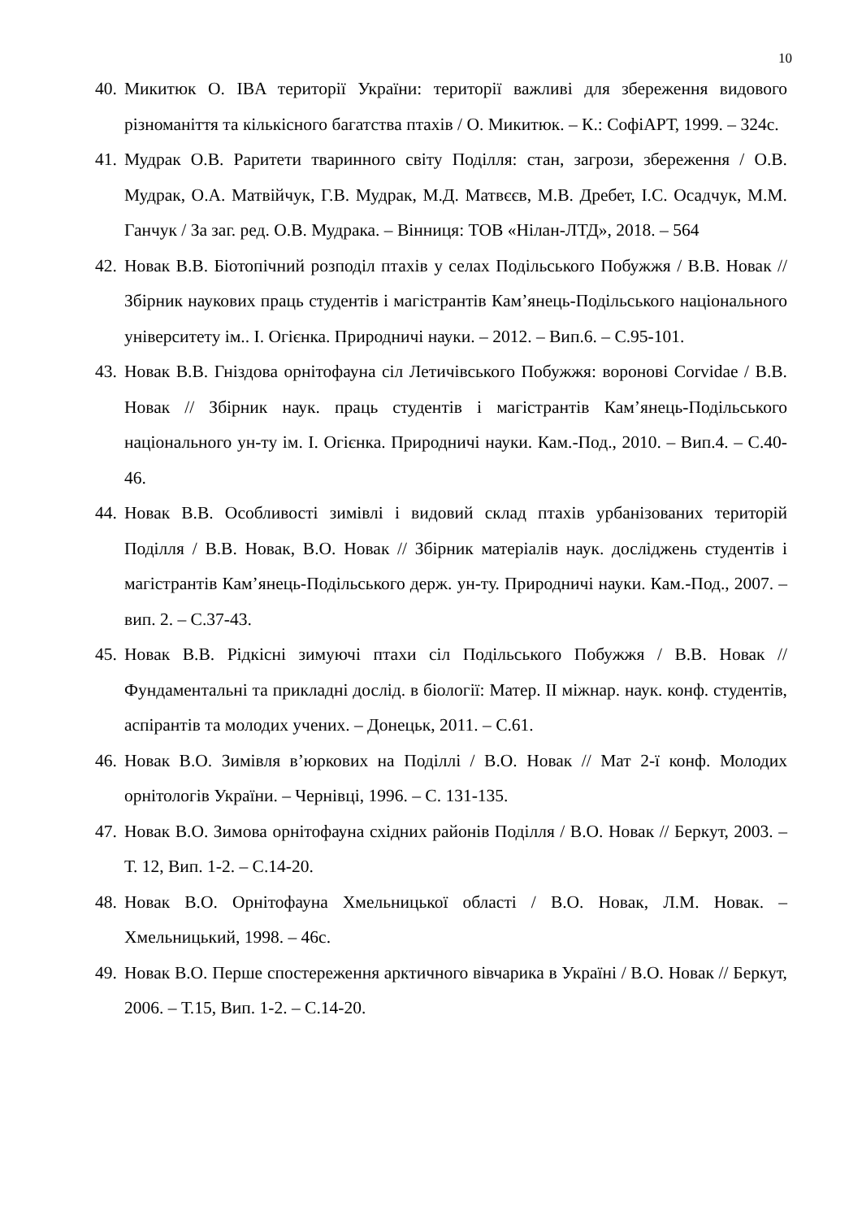10
40. Микитюк О. IBA території України: території важливі для збереження видового різноманіття та кількісного багатства птахів / О. Микитюк. – К.: СофіАРТ, 1999. – 324с.
41. Мудрак О.В. Раритети тваринного світу Поділля: стан, загрози, збереження / О.В. Мудрак, О.А. Матвійчук, Г.В. Мудрак, М.Д. Матвєєв, М.В. Дребет, І.С. Осадчук, М.М. Ганчук / За заг. ред. О.В. Мудрака. – Вінниця: ТОВ «Нілан-ЛТД», 2018. – 564
42. Новак В.В. Біотопічний розподіл птахів у селах Подільського Побужжя / В.В. Новак // Збірник наукових праць студентів і магістрантів Кам’янець-Подільського національного університету ім.. І. Огієнка. Природничі науки. – 2012. – Вип.6. – С.95-101.
43. Новак В.В. Гніздова орнітофауна сіл Летичівського Побужжя: воронові Corvidae / В.В. Новак // Збірник наук. праць студентів і магістрантів Кам’янець-Подільського національного ун-ту ім. І. Огієнка. Природничі науки. Кам.-Под., 2010. – Вип.4. – С.40-46.
44. Новак В.В. Особливості зимівлі і видовий склад птахів урбанізованих територій Поділля / В.В. Новак, В.О. Новак // Збірник матеріалів наук. досліджень студентів і магістрантів Кам’янець-Подільського держ. ун-ту. Природничі науки. Кам.-Под., 2007. – вип. 2. – С.37-43.
45. Новак В.В. Рідкісні зимуючі птахи сіл Подільського Побужжя / В.В. Новак // Фундаментальні та прикладні дослід. в біології: Матер. ІІ міжнар. наук. конф. студентів, аспірантів та молодих учених. – Донецьк, 2011. – С.61.
46. Новак В.О. Зимівля в’юркових на Поділлі / В.О. Новак // Мат 2-ї конф. Молодих орнітологів України. – Чернівці, 1996. – С. 131-135.
47. Новак В.О. Зимова орнітофауна східних районів Поділля / В.О. Новак // Беркут, 2003. – Т. 12, Вип. 1-2. – С.14-20.
48. Новак В.О. Орнітофауна Хмельницької області / В.О. Новак, Л.М. Новак. – Хмельницький, 1998. – 46с.
49. Новак В.О. Перше спостереження арктичного вівчарика в Україні / В.О. Новак // Беркут, 2006. – Т.15, Вип. 1-2. – С.14-20.